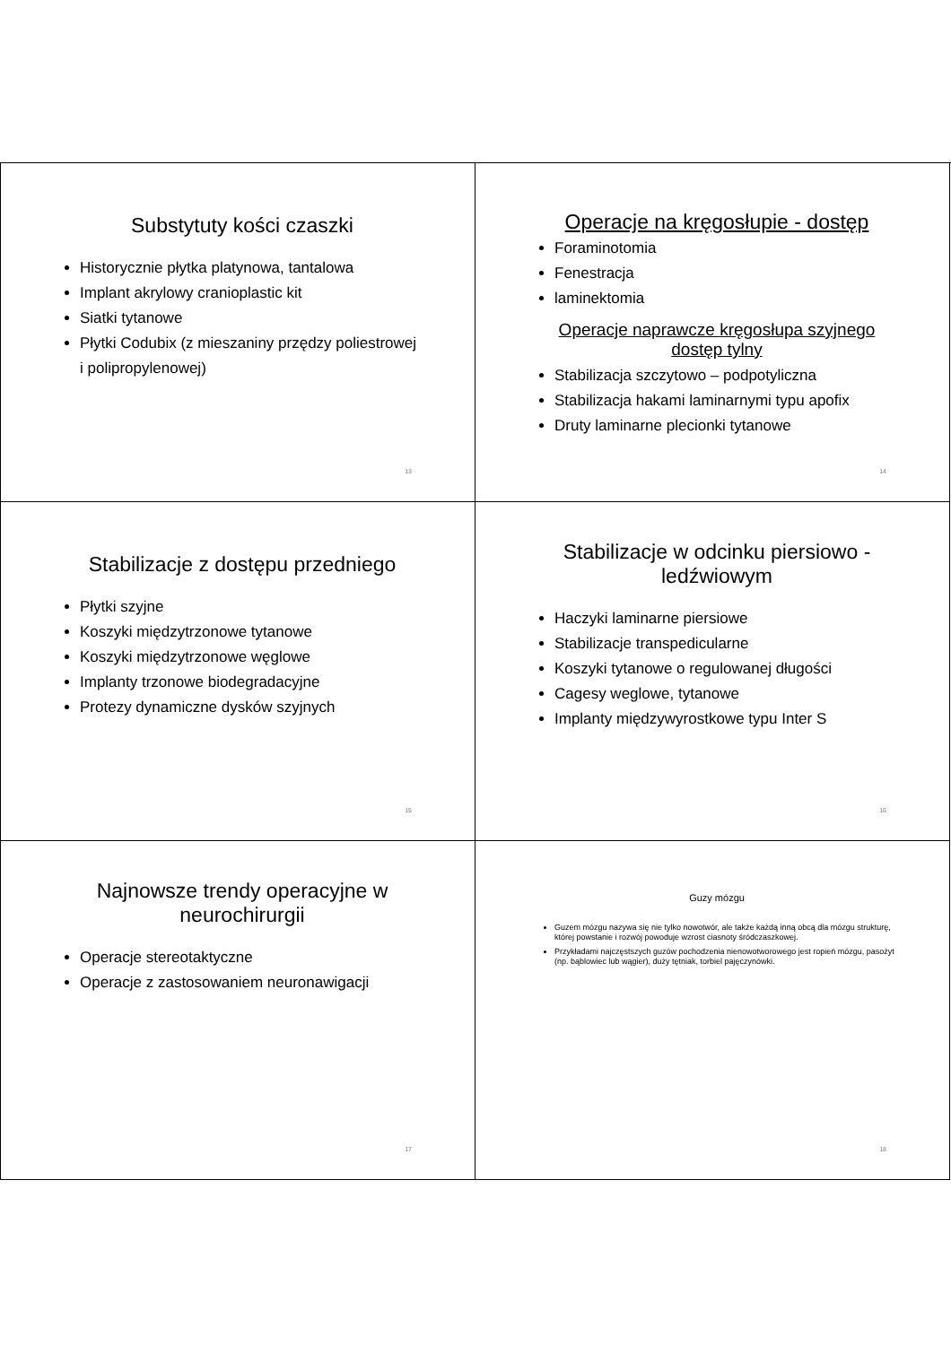Substytuty kości czaszki
Historycznie płytka platynowa, tantalowa
Implant akrylowy cranioplastic kit
Siatki tytanowe
Płytki Codubix (z mieszaniny przędzy poliestrowej i polipropylenowej)
13
Operacje na kręgosłupie - dostęp
Foraminotomia
Fenestracja
laminektomia
Operacje naprawcze kręgosłupa szyjnego dostęp tylny
Stabilizacja szczytowo – podpotyliczna
Stabilizacja hakami laminarnymi typu apofix
Druty laminarne plecionki tytanowe
14
Stabilizacje z dostępu przedniego
Płytki szyjne
Koszyki międzytrzonowe tytanowe
Koszyki międzytrzonowe węglowe
Implanty trzonowe biodegradacyjne
Protezy dynamiczne dysków szyjnych
15
Stabilizacje w odcinku piersiowo - ledźwiowym
Haczyki laminarne piersiowe
Stabilizacje transpedicularne
Koszyki tytanowe o regulowanej długości
Cagesy weglowe, tytanowe
Implanty międzywyrostkowe typu Inter S
16
Najnowsze trendy operacyjne w neurochirurgii
Operacje stereotaktyczne
Operacje z zastosowaniem neuronawigacji
17
Guzy mózgu
Guzem mózgu nazywa się nie tylko nowotwór, ale także każdą inną obcą dla mózgu strukturę, której powstanie i rozwój powoduje wzrost ciasnoty śródczaszkowej.
Przykładami najczęstszych guzów pochodzenia nienowotworowego jest ropień mózgu, pasożyt (np. bąblowiec lub wągier), duży tętniak, torbiel pajęczynówki.
18